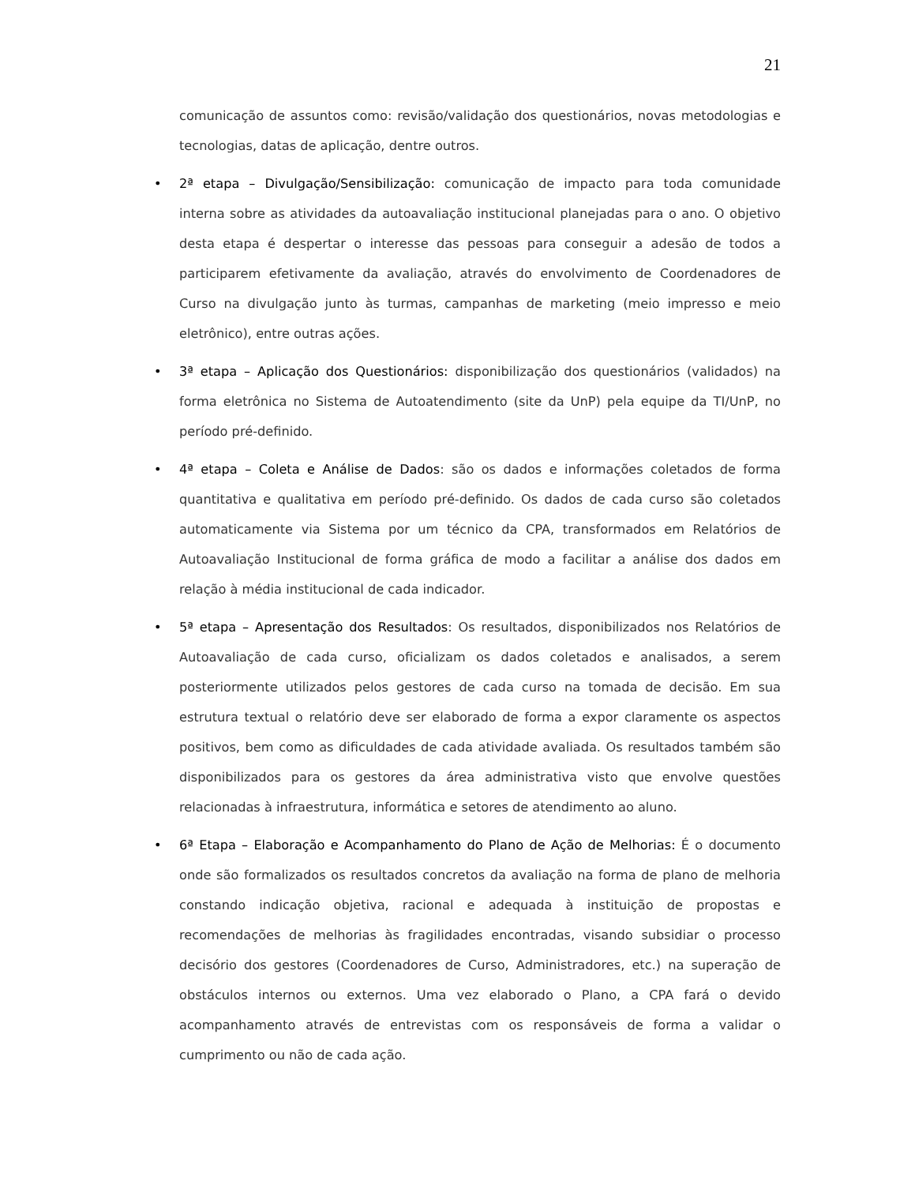21
comunicação de assuntos como: revisão/validação dos questionários, novas metodologias e tecnologias, datas de aplicação, dentre outros.
• 2ª etapa – Divulgação/Sensibilização: comunicação de impacto para toda comunidade interna sobre as atividades da autoavaliação institucional planejadas para o ano. O objetivo desta etapa é despertar o interesse das pessoas para conseguir a adesão de todos a participarem efetivamente da avaliação, através do envolvimento de Coordenadores de Curso na divulgação junto às turmas, campanhas de marketing (meio impresso e meio eletrônico), entre outras ações.
• 3ª etapa – Aplicação dos Questionários: disponibilização dos questionários (validados) na forma eletrônica no Sistema de Autoatendimento (site da UnP) pela equipe da TI/UnP, no período pré-definido.
• 4ª etapa – Coleta e Análise de Dados: são os dados e informações coletados de forma quantitativa e qualitativa em período pré-definido. Os dados de cada curso são coletados automaticamente via Sistema por um técnico da CPA, transformados em Relatórios de Autoavaliação Institucional de forma gráfica de modo a facilitar a análise dos dados em relação à média institucional de cada indicador.
• 5ª etapa – Apresentação dos Resultados: Os resultados, disponibilizados nos Relatórios de Autoavaliação de cada curso, oficializam os dados coletados e analisados, a serem posteriormente utilizados pelos gestores de cada curso na tomada de decisão. Em sua estrutura textual o relatório deve ser elaborado de forma a expor claramente os aspectos positivos, bem como as dificuldades de cada atividade avaliada. Os resultados também são disponibilizados para os gestores da área administrativa visto que envolve questões relacionadas à infraestrutura, informática e setores de atendimento ao aluno.
• 6ª Etapa – Elaboração e Acompanhamento do Plano de Ação de Melhorias: É o documento onde são formalizados os resultados concretos da avaliação na forma de plano de melhoria constando indicação objetiva, racional e adequada à instituição de propostas e recomendações de melhorias às fragilidades encontradas, visando subsidiar o processo decisório dos gestores (Coordenadores de Curso, Administradores, etc.) na superação de obstáculos internos ou externos. Uma vez elaborado o Plano, a CPA fará o devido acompanhamento através de entrevistas com os responsáveis de forma a validar o cumprimento ou não de cada ação.